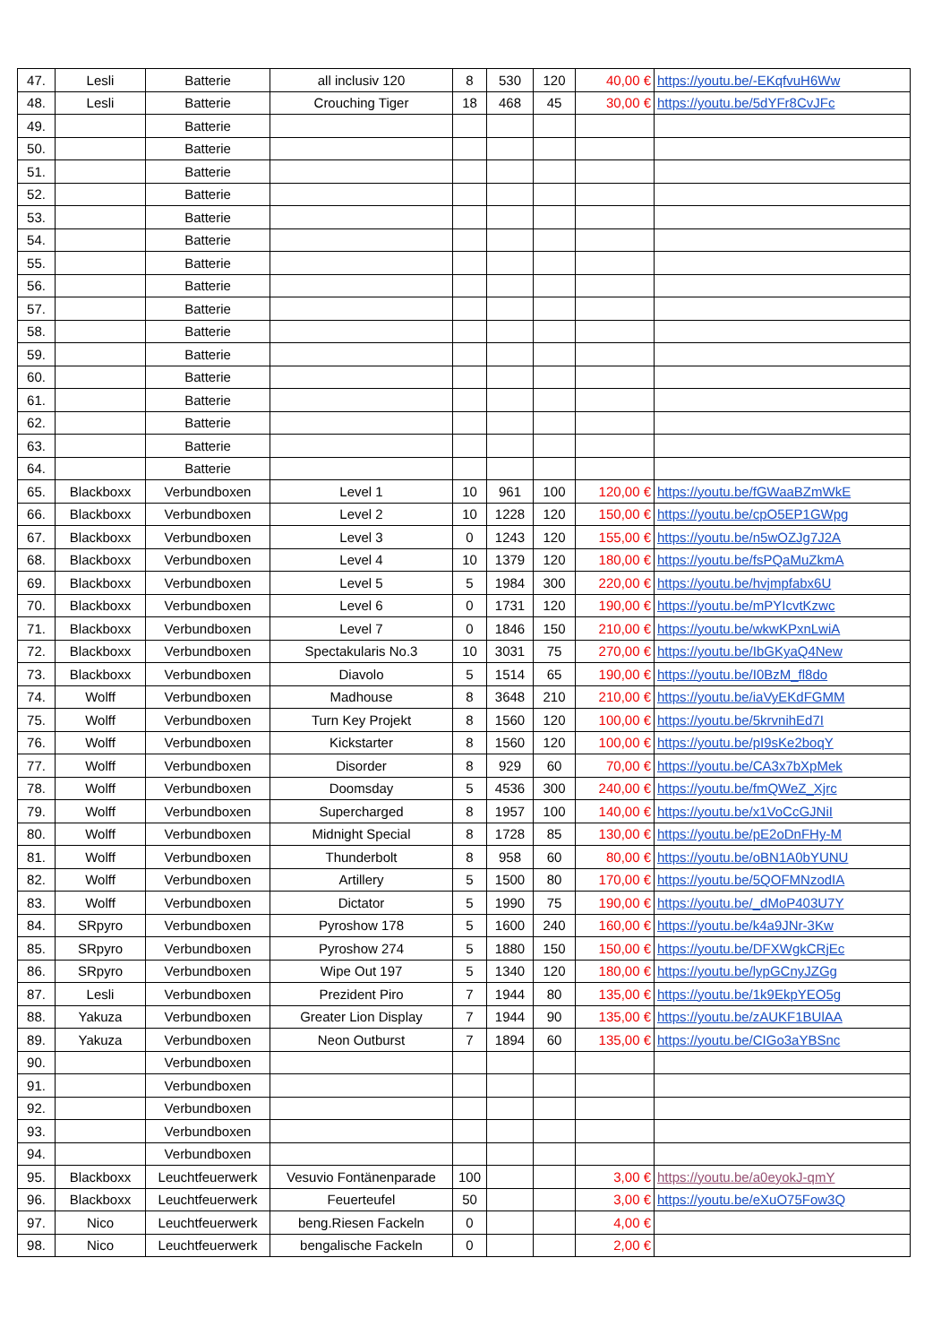| 47. | Lesli | Batterie | all inclusiv 120 | 8 | 530 | 120 | 40,00 € | https://youtu.be/-EKqfvuH6Ww |
| 48. | Lesli | Batterie | Crouching Tiger | 18 | 468 | 45 | 30,00 € | https://youtu.be/5dYFr8CvJFc |
| 49. | | Batterie | | | | | | |
| 50. | | Batterie | | | | | | |
| 51. | | Batterie | | | | | | |
| 52. | | Batterie | | | | | | |
| 53. | | Batterie | | | | | | |
| 54. | | Batterie | | | | | | |
| 55. | | Batterie | | | | | | |
| 56. | | Batterie | | | | | | |
| 57. | | Batterie | | | | | | |
| 58. | | Batterie | | | | | | |
| 59. | | Batterie | | | | | | |
| 60. | | Batterie | | | | | | |
| 61. | | Batterie | | | | | | |
| 62. | | Batterie | | | | | | |
| 63. | | Batterie | | | | | | |
| 64. | | Batterie | | | | | | |
| 65. | Blackboxx | Verbundboxen | Level 1 | 10 | 961 | 100 | 120,00 € | https://youtu.be/fGWaaBZmWkE |
| 66. | Blackboxx | Verbundboxen | Level 2 | 10 | 1228 | 120 | 150,00 € | https://youtu.be/cpO5EP1GWpg |
| 67. | Blackboxx | Verbundboxen | Level 3 | 0 | 1243 | 120 | 155,00 € | https://youtu.be/n5wOZJg7J2A |
| 68. | Blackboxx | Verbundboxen | Level 4 | 10 | 1379 | 120 | 180,00 € | https://youtu.be/fsPQaMuZkmA |
| 69. | Blackboxx | Verbundboxen | Level 5 | 5 | 1984 | 300 | 220,00 € | https://youtu.be/hvjmpfabx6U |
| 70. | Blackboxx | Verbundboxen | Level 6 | 0 | 1731 | 120 | 190,00 € | https://youtu.be/mPYIcvtKzwc |
| 71. | Blackboxx | Verbundboxen | Level 7 | 0 | 1846 | 150 | 210,00 € | https://youtu.be/wkwKPxnLwiA |
| 72. | Blackboxx | Verbundboxen | Spectakularis No.3 | 10 | 3031 | 75 | 270,00 € | https://youtu.be/IbGKyaQ4New |
| 73. | Blackboxx | Verbundboxen | Diavolo | 5 | 1514 | 65 | 190,00 € | https://youtu.be/I0BzM_fl8do |
| 74. | Wolff | Verbundboxen | Madhouse | 8 | 3648 | 210 | 210,00 € | https://youtu.be/iaVyEKdFGMM |
| 75. | Wolff | Verbundboxen | Turn Key Projekt | 8 | 1560 | 120 | 100,00 € | https://youtu.be/5krvnihEd7I |
| 76. | Wolff | Verbundboxen | Kickstarter | 8 | 1560 | 120 | 100,00 € | https://youtu.be/pI9sKe2boqY |
| 77. | Wolff | Verbundboxen | Disorder | 8 | 929 | 60 | 70,00 € | https://youtu.be/CA3x7bXpMek |
| 78. | Wolff | Verbundboxen | Doomsday | 5 | 4536 | 300 | 240,00 € | https://youtu.be/fmQWeZ_Xjrc |
| 79. | Wolff | Verbundboxen | Supercharged | 8 | 1957 | 100 | 140,00 € | https://youtu.be/x1VoCcGJNiI |
| 80. | Wolff | Verbundboxen | Midnight Special | 8 | 1728 | 85 | 130,00 € | https://youtu.be/pE2oDnFHy-M |
| 81. | Wolff | Verbundboxen | Thunderbolt | 8 | 958 | 60 | 80,00 € | https://youtu.be/oBN1A0bYUNU |
| 82. | Wolff | Verbundboxen | Artillery | 5 | 1500 | 80 | 170,00 € | https://youtu.be/5QOFMNzodIA |
| 83. | Wolff | Verbundboxen | Dictator | 5 | 1990 | 75 | 190,00 € | https://youtu.be/_dMoP403U7Y |
| 84. | SRpyro | Verbundboxen | Pyroshow 178 | 5 | 1600 | 240 | 160,00 € | https://youtu.be/k4a9JNr-3Kw |
| 85. | SRpyro | Verbundboxen | Pyroshow 274 | 5 | 1880 | 150 | 150,00 € | https://youtu.be/DFXWgkCRjEc |
| 86. | SRpyro | Verbundboxen | Wipe Out 197 | 5 | 1340 | 120 | 180,00 € | https://youtu.be/lypGCnyJZGg |
| 87. | Lesli | Verbundboxen | Prezident Piro | 7 | 1944 | 80 | 135,00 € | https://youtu.be/1k9EkpYEO5g |
| 88. | Yakuza | Verbundboxen | Greater Lion Display | 7 | 1944 | 90 | 135,00 € | https://youtu.be/zAUKF1BUlAA |
| 89. | Yakuza | Verbundboxen | Neon Outburst | 7 | 1894 | 60 | 135,00 € | https://youtu.be/CIGo3aYBSnc |
| 90. | | Verbundboxen | | | | | | |
| 91. | | Verbundboxen | | | | | | |
| 92. | | Verbundboxen | | | | | | |
| 93. | | Verbundboxen | | | | | | |
| 94. | | Verbundboxen | | | | | | |
| 95. | Blackboxx | Leuchtfeuerwerk | Vesuvio Fontänenparade | 100 | | | 3,00 € | https://youtu.be/a0eyokJ-qmY |
| 96. | Blackboxx | Leuchtfeuerwerk | Feuerteufel | 50 | | | 3,00 € | https://youtu.be/eXuO75Fow3Q |
| 97. | Nico | Leuchtfeuerwerk | beng.Riesen Fackeln | 0 | | | 4,00 € | |
| 98. | Nico | Leuchtfeuerwerk | bengalische Fackeln | 0 | | | 2,00 € | |